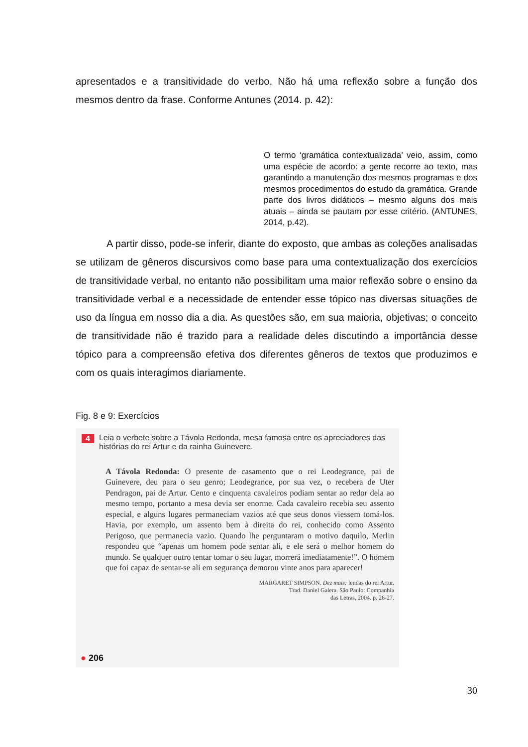apresentados e a transitividade do verbo. Não há uma reflexão sobre a função dos mesmos dentro da frase. Conforme Antunes (2014. p. 42):
O termo ‘gramática contextualizada’ veio, assim, como uma espécie de acordo: a gente recorre ao texto, mas garantindo a manutenção dos mesmos programas e dos mesmos procedimentos do estudo da gramática. Grande parte dos livros didáticos – mesmo alguns dos mais atuais – ainda se pautam por esse critério. (ANTUNES, 2014, p.42).
A partir disso, pode-se inferir, diante do exposto, que ambas as coleções analisadas se utilizam de gêneros discursivos como base para uma contextualização dos exercícios de transitividade verbal, no entanto não possibilitam uma maior reflexão sobre o ensino da transitividade verbal e a necessidade de entender esse tópico nas diversas situações de uso da língua em nosso dia a dia. As questões são, em sua maioria, objetivas; o conceito de transitividade não é trazido para a realidade deles discutindo a importância desse tópico para a compreensão efetiva dos diferentes gêneros de textos que produzimos e com os quais interagimos diariamente.
Fig. 8 e 9: Exercícios
4 Leia o verbete sobre a Távola Redonda, mesa famosa entre os apreciadores das histórias do rei Artur e da rainha Guinevere.
A Távola Redonda: O presente de casamento que o rei Leodegrance, pai de Guinevere, deu para o seu genro; Leodegrance, por sua vez, o recebera de Uter Pendragon, pai de Artur. Cento e cinquenta cavaleiros podiam sentar ao redor dela ao mesmo tempo, portanto a mesa devia ser enorme. Cada cavaleiro recebia seu assento especial, e alguns lugares permaneciam vazios até que seus donos viessem tomá-los. Havia, por exemplo, um assento bem à direita do rei, conhecido como Assento Perigoso, que permanecia vazio. Quando lhe perguntaram o motivo daquilo, Merlin respondeu que “apenas um homem pode sentar ali, e ele será o melhor homem do mundo. Se qualquer outro tentar tomar o seu lugar, morrerá imediatamente!”. O homem que foi capaz de sentar-se ali em segurança demorou vinte anos para aparecer!
MARGARET SIMPSON. Dez mais: lendas do rei Artur.
Trad. Daniel Galera. São Paulo: Companhia
das Letras, 2004. p. 26-27.
● 206
30